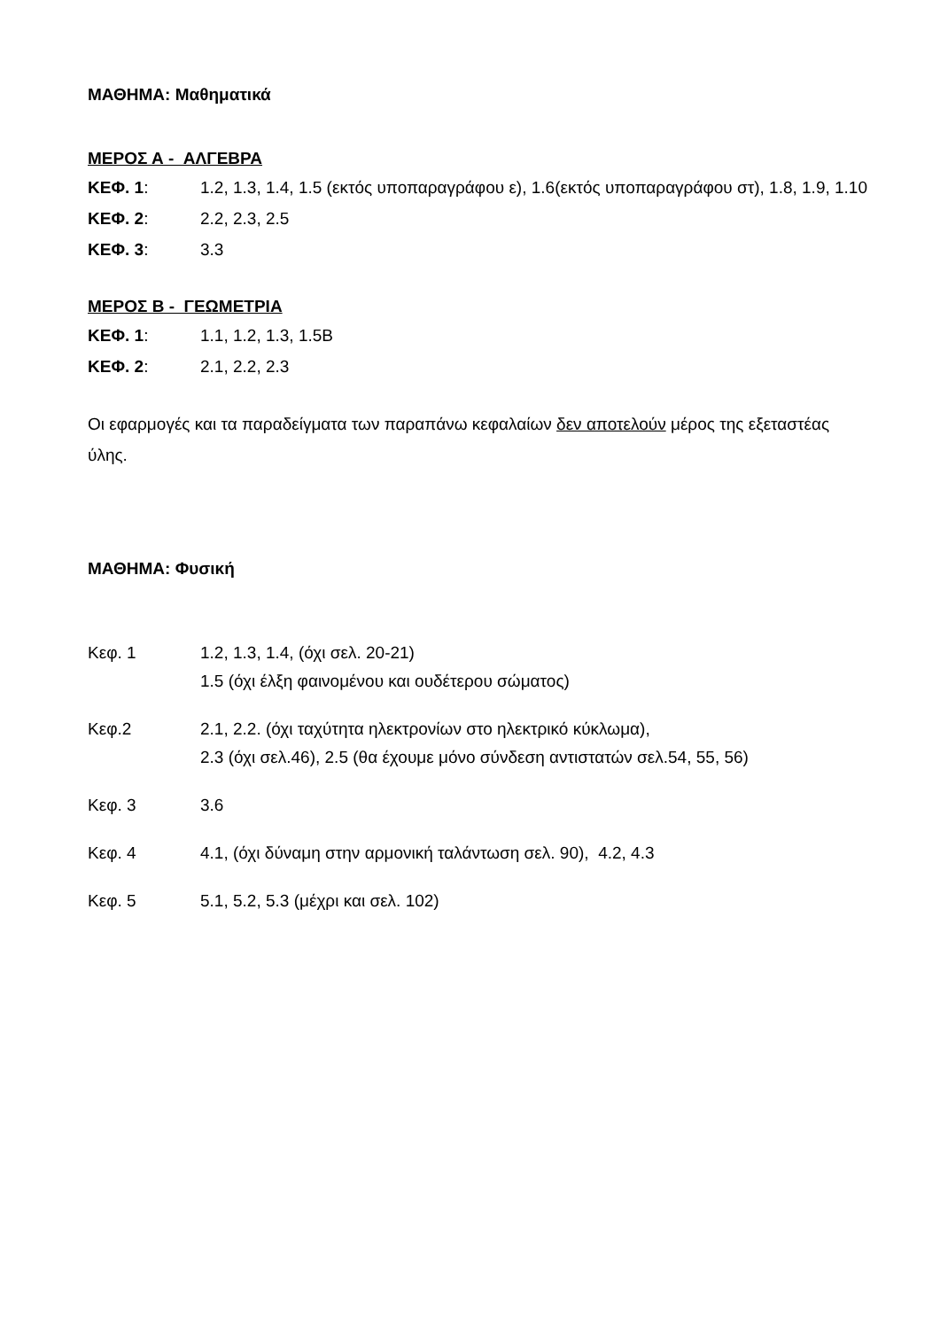ΜΑΘΗΜΑ: Μαθηματικά
ΜΕΡΟΣ Α - ΑΛΓΕΒΡΑ
ΚΕΦ. 1: 1.2, 1.3, 1.4, 1.5 (εκτός υποπαραγράφου ε), 1.6(εκτός υποπαραγράφου στ), 1.8, 1.9, 1.10
ΚΕΦ. 2: 2.2, 2.3, 2.5
ΚΕΦ. 3: 3.3
ΜΕΡΟΣ Β - ΓΕΩΜΕΤΡΙΑ
ΚΕΦ. 1: 1.1, 1.2, 1.3, 1.5Β
ΚΕΦ. 2: 2.1, 2.2, 2.3
Οι εφαρμογές και τα παραδείγματα των παραπάνω κεφαλαίων δεν αποτελούν μέρος της εξεταστέας ύλης.
ΜΑΘΗΜΑ: Φυσική
Κεφ. 1 1.2, 1.3, 1.4, (όχι σελ. 20-21)
1.5 (όχι έλξη φαινομένου και ουδέτερου σώματος)
Κεφ.2 2.1, 2.2. (όχι ταχύτητα ηλεκτρονίων στο ηλεκτρικό κύκλωμα),
2.3 (όχι σελ.46), 2.5 (θα έχουμε μόνο σύνδεση αντιστατών σελ.54, 55, 56)
Κεφ. 3 3.6
Κεφ. 4 4.1, (όχι δύναμη στην αρμονική ταλάντωση σελ. 90), 4.2, 4.3
Κεφ. 5 5.1, 5.2, 5.3 (μέχρι και σελ. 102)